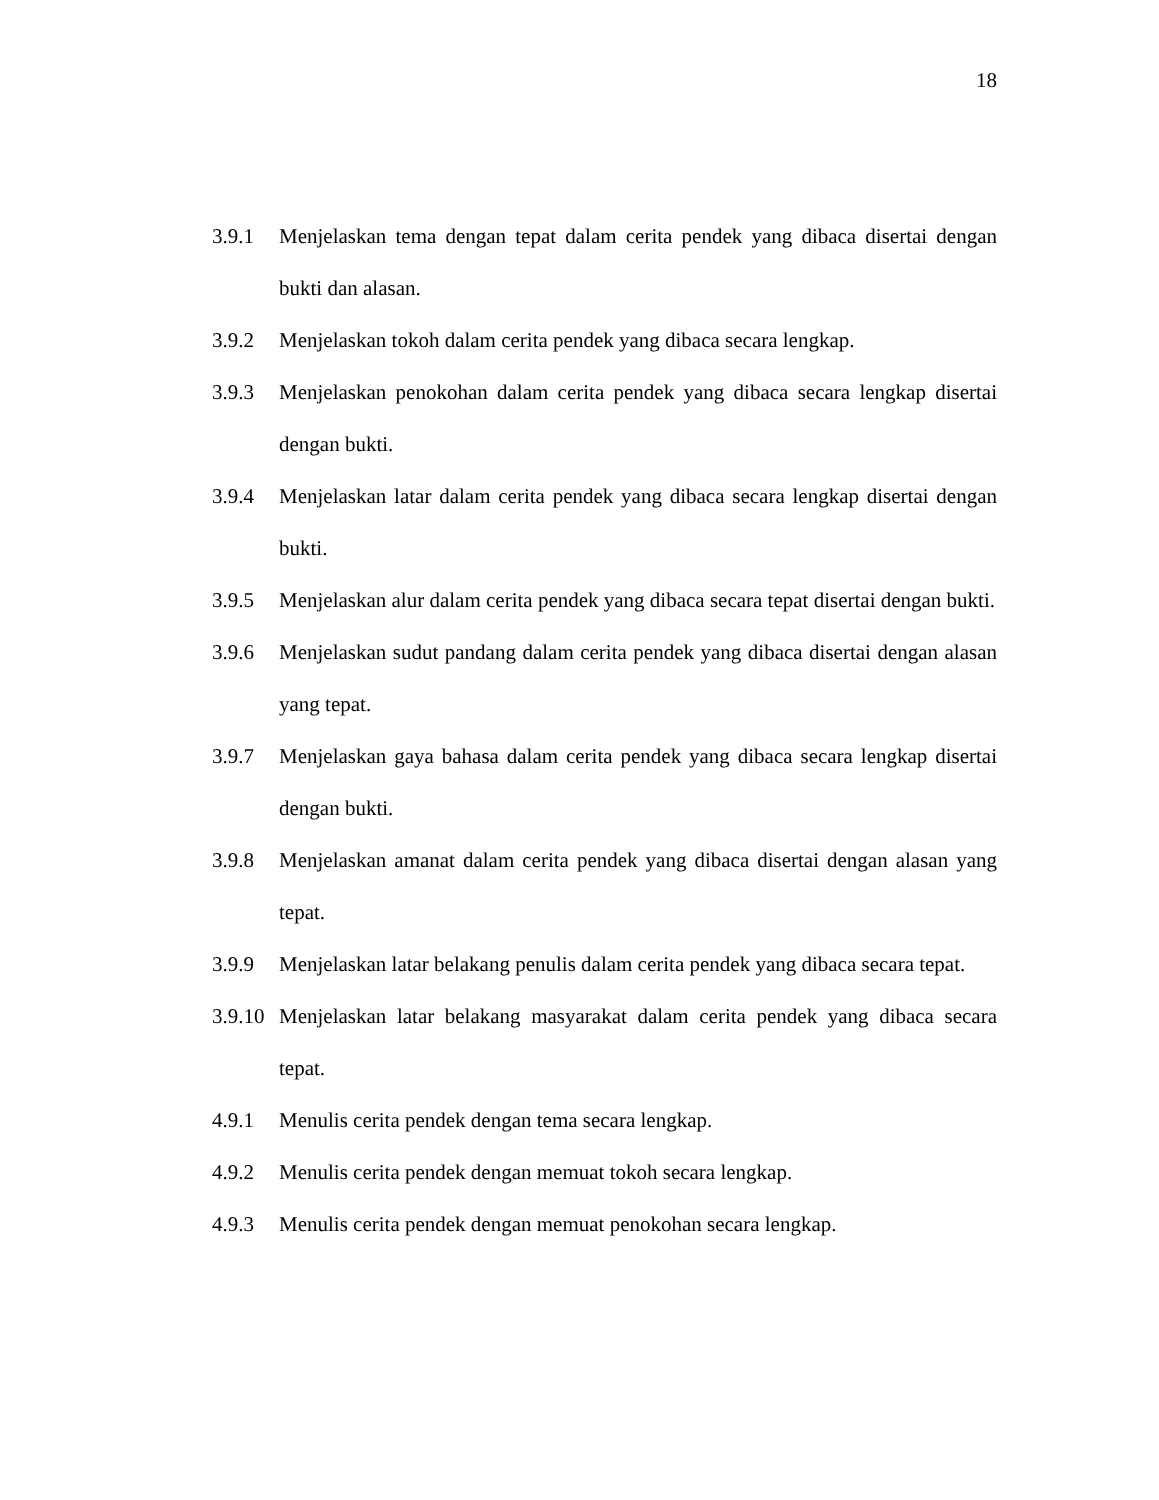18
3.9.1 Menjelaskan tema dengan tepat dalam cerita pendek yang dibaca disertai dengan bukti dan alasan.
3.9.2 Menjelaskan tokoh dalam cerita pendek yang dibaca secara lengkap.
3.9.3 Menjelaskan penokohan dalam cerita pendek yang dibaca secara lengkap disertai dengan bukti.
3.9.4 Menjelaskan latar dalam cerita pendek yang dibaca secara lengkap disertai dengan bukti.
3.9.5 Menjelaskan alur dalam cerita pendek yang dibaca secara tepat disertai dengan bukti.
3.9.6 Menjelaskan sudut pandang dalam cerita pendek yang dibaca disertai dengan alasan yang tepat.
3.9.7 Menjelaskan gaya bahasa dalam cerita pendek yang dibaca secara lengkap disertai dengan bukti.
3.9.8 Menjelaskan amanat dalam cerita pendek yang dibaca disertai dengan alasan yang tepat.
3.9.9 Menjelaskan latar belakang penulis dalam cerita pendek yang dibaca secara tepat.
3.9.10
Menjelaskan latar belakang masyarakat dalam cerita pendek yang dibaca secara tepat.
4.9.1 Menulis cerita pendek dengan tema secara lengkap.
4.9.2 Menulis cerita pendek dengan memuat tokoh secara lengkap.
4.9.3 Menulis cerita pendek dengan memuat penokohan secara lengkap.